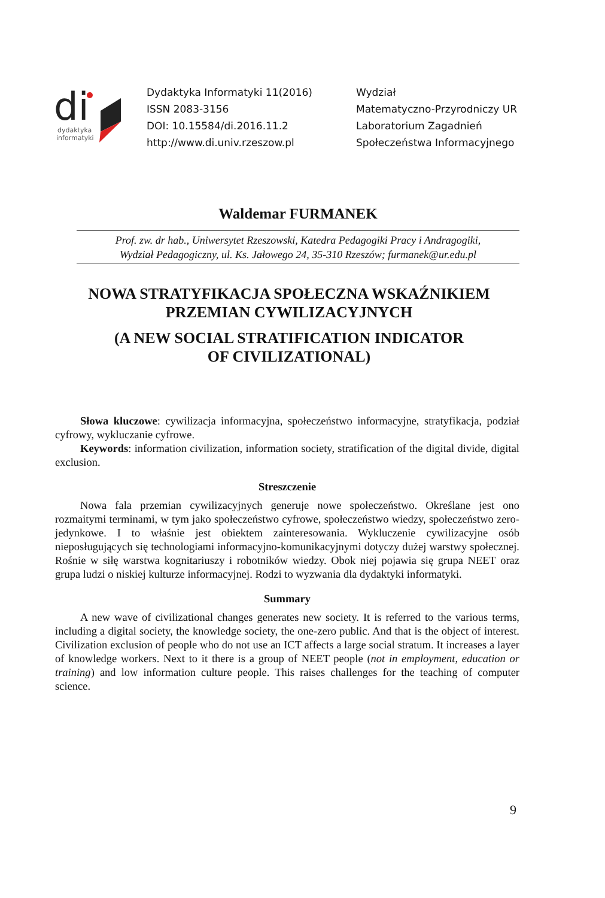di
dydaktyka
informatyki
Dydaktyka Informatyki 11(2016)
ISSN 2083-3156
DOI: 10.15584/di.2016.11.2
http://www.di.univ.rzeszow.pl
Wydział
Matematyczno-Przyrodniczy UR
Laboratorium Zagadnień
Społeczeństwa Informacyjnego
Waldemar FURMANEK
Prof. zw. dr hab., Uniwersytet Rzeszowski, Katedra Pedagogiki Pracy i Andragogiki,
Wydział Pedagogiczny, ul. Ks. Jałowego 24, 35-310 Rzeszów; furmanek@ur.edu.pl
NOWA STRATYFIKACJA SPOŁECZNA WSKAŹNIKIEM PRZEMIAN CYWILIZACYJNYCH
(A NEW SOCIAL STRATIFICATION INDICATOR
OF CIVILIZATIONAL)
Słowa kluczowe: cywilizacja informacyjna, społeczeństwo informacyjne, stratyfikacja, podział cyfrowy, wykluczanie cyfrowe.
Keywords: information civilization, information society, stratification of the digital divide, digital exclusion.
Streszczenie
Nowa fala przemian cywilizacyjnych generuje nowe społeczeństwo. Określane jest ono rozmaitymi terminami, w tym jako społeczeństwo cyfrowe, społeczeństwo wiedzy, społeczeństwo zero-jedynkowe. I to właśnie jest obiektem zainteresowania. Wykluczenie cywilizacyjne osób nieposługujących się technologiami informacyjno-komunikacyjnymi dotyczy dużej warstwy społecznej. Rośnie w siłę warstwa kognitariuszy i robotników wiedzy. Obok niej pojawia się grupa NEET oraz grupa ludzi o niskiej kulturze informacyjnej. Rodzi to wyzwania dla dydaktyki informatyki.
Summary
A new wave of civilizational changes generates new society. It is referred to the various terms, including a digital society, the knowledge society, the one-zero public. And that is the object of interest. Civilization exclusion of people who do not use an ICT affects a large social stratum. It increases a layer of knowledge workers. Next to it there is a group of NEET people (not in employment, education or training) and low information culture people. This raises challenges for the teaching of computer science.
9